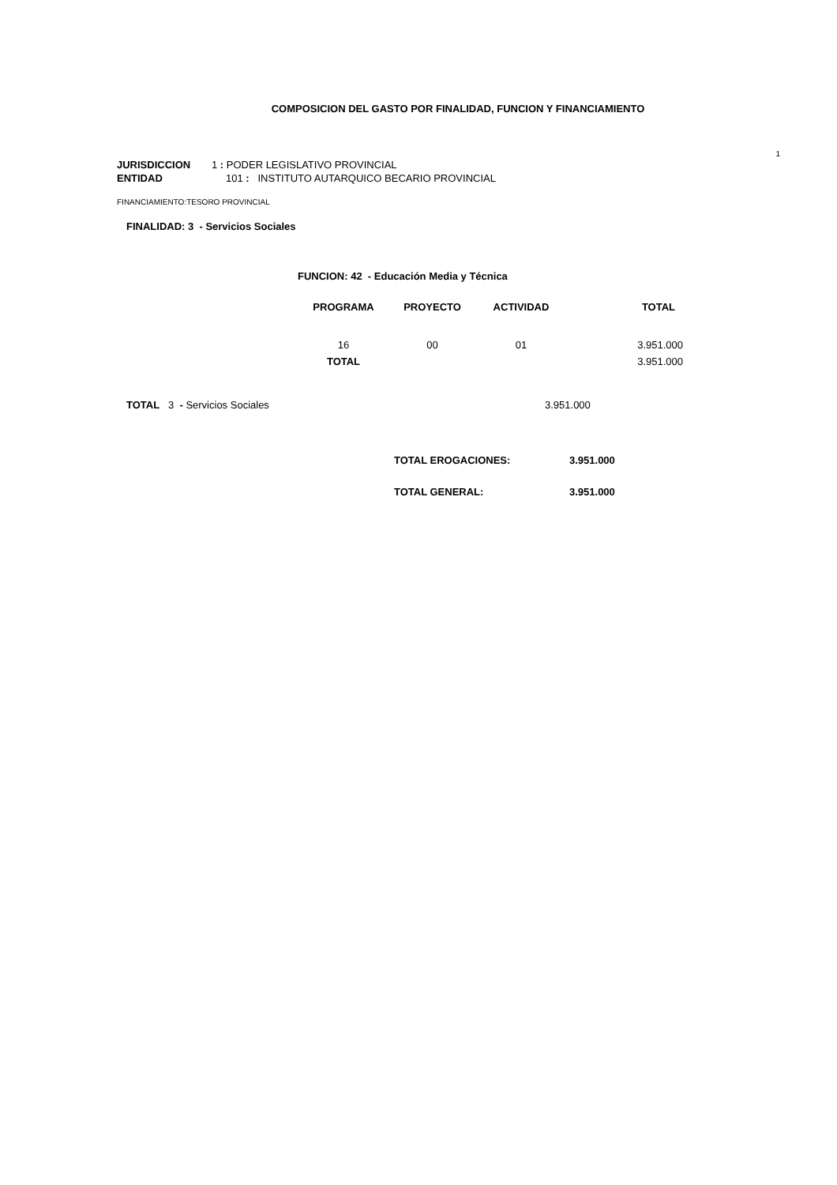COMPOSICION DEL GASTO POR FINALIDAD, FUNCION Y FINANCIAMIENTO
1
JURISDICCION 1 : PODER LEGISLATIVO PROVINCIAL
ENTIDAD 101 : INSTITUTO AUTARQUICO BECARIO PROVINCIAL
FINANCIAMIENTO:TESORO PROVINCIAL
FINALIDAD: 3 - Servicios Sociales
FUNCION: 42 - Educación Media y Técnica
| PROGRAMA | PROYECTO | ACTIVIDAD | TOTAL |
| --- | --- | --- | --- |
| 16 | 00 | 01 | 3.951.000 |
| TOTAL | | | 3.951.000 |
TOTAL 3 - Servicios Sociales 3.951.000
| TOTAL EROGACIONES: | 3.951.000 |
| TOTAL GENERAL: | 3.951.000 |